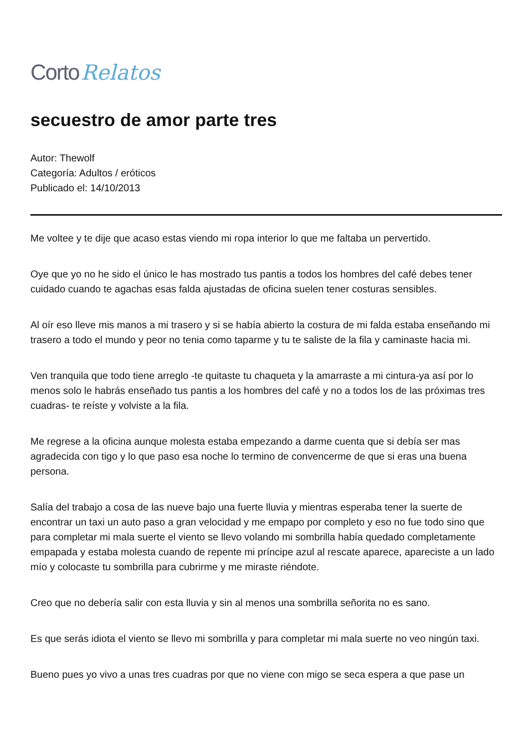Corto Relatos
secuestro de amor parte tres
Autor: Thewolf
Categoría: Adultos / eróticos
Publicado el: 14/10/2013
Me voltee y te dije que acaso estas viendo mi ropa interior lo que me faltaba un pervertido.
Oye que yo no he sido el único le has mostrado tus pantis a todos los hombres del café debes tener cuidado cuando te agachas esas falda ajustadas de oficina suelen tener costuras sensibles.
Al oír eso lleve mis manos a mi trasero y si se había abierto la costura de mi falda estaba enseñando mi trasero a todo el mundo y peor no tenia como taparme y tu te saliste de la fila y caminaste hacia mi.
Ven tranquila que todo tiene arreglo -te quitaste tu chaqueta y la amarraste a mi cintura-ya así por lo menos solo le habrás enseñado tus pantis a los hombres del café y no a todos los de las próximas tres cuadras- te reíste y volviste a la fila.
Me regrese a la oficina aunque molesta estaba empezando a darme cuenta que si debía ser mas agradecida con tigo y lo que paso esa noche lo termino de convencerme de que si eras una buena persona.
Salía del trabajo a cosa de las nueve bajo una fuerte lluvia y mientras esperaba tener la suerte de encontrar un taxi un auto paso a gran velocidad y me empapo por completo y eso no fue todo sino que para completar mi mala suerte el viento se llevo volando mi sombrilla había quedado completamente empapada y estaba molesta cuando de repente mi príncipe azul al rescate aparece, apareciste a un lado mío y colocaste tu sombrilla para cubrirme y me miraste riéndote.
Creo que no debería salir con esta lluvia y sin al menos una sombrilla señorita no es sano.
Es que serás idiota el viento se llevo mi sombrilla y para completar mi mala suerte no veo ningún taxi.
Bueno pues yo vivo a unas tres cuadras por que no viene con migo se seca espera a que pase un